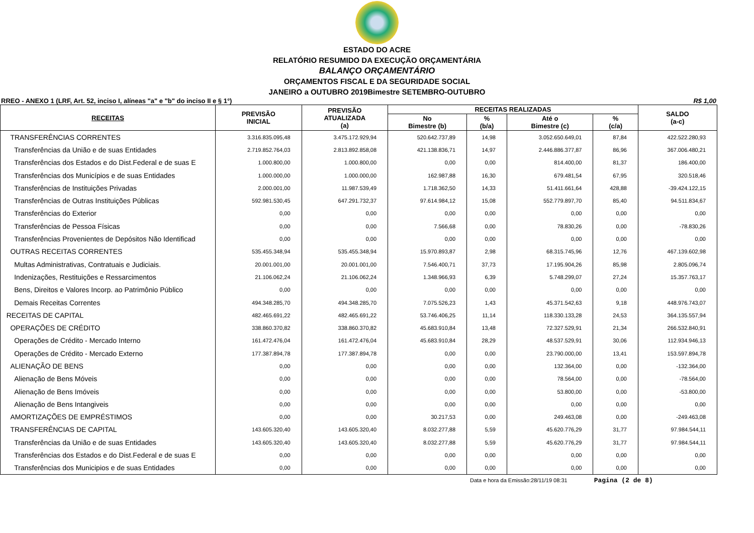ESTADO DO ACRE
RELATÓRIO RESUMIDO DA EXECUÇÃO ORÇAMENTÁRIA
BALANÇO ORÇAMENTÁRIO
ORÇAMENTOS FISCAL E DA SEGURIDADE SOCIAL
JANEIRO a OUTUBRO 2019Bimestre SETEMBRO-OUTUBRO
RREO - ANEXO 1 (LRF, Art. 52, inciso I, alíneas "a" e "b" do inciso II e § 1°) R$ 1,00
| RECEITAS | PREVISÃO INICIAL | PREVISÃO ATUALIZADA (a) | RECEITAS REALIZADAS | | | | SALDO (a-c) |
| --- | --- | --- | --- | --- | --- | --- | --- |
| | | | No Bimestre (b) | % (b/a) | Até o Bimestre (c) | % (c/a) | |
| TRANSFERÊNCIAS CORRENTES | 3.316.835.095,48 | 3.475.172.929,94 | 520.642.737,89 | 14,98 | 3.052.650.649,01 | 87,84 | 422.522.280,93 |
| Transferências da União e de suas Entidades | 2.719.852.764,03 | 2.813.892.858,08 | 421.138.836,71 | 14,97 | 2.446.886.377,87 | 86,96 | 367.006.480,21 |
| Transferências dos Estados e do Dist.Federal e de suas E | 1.000.800,00 | 1.000.800,00 | 0,00 | 0,00 | 814.400,00 | 81,37 | 186.400,00 |
| Transferências dos Municípios e de suas Entidades | 1.000.000,00 | 1.000.000,00 | 162.987,88 | 16,30 | 679.481,54 | 67,95 | 320.518,46 |
| Transferências de Instituições Privadas | 2.000.001,00 | 11.987.539,49 | 1.718.362,50 | 14,33 | 51.411.661,64 | 428,88 | -39.424.122,15 |
| Transferências de Outras Instituições Públicas | 592.981.530,45 | 647.291.732,37 | 97.614.984,12 | 15,08 | 552.779.897,70 | 85,40 | 94.511.834,67 |
| Transferências do Exterior | 0,00 | 0,00 | 0,00 | 0,00 | 0,00 | 0,00 | 0,00 |
| Transferências de Pessoa Físicas | 0,00 | 0,00 | 7.566,68 | 0,00 | 78.830,26 | 0,00 | -78.830,26 |
| Transferências Provenientes de Depósitos Não Identificad | 0,00 | 0,00 | 0,00 | 0,00 | 0,00 | 0,00 | 0,00 |
| OUTRAS RECEITAS CORRENTES | 535.455.348,94 | 535.455.348,94 | 15.970.893,87 | 2,98 | 68.315.745,96 | 12,76 | 467.139.602,98 |
| Multas Administrativas, Contratuais e Judiciais. | 20.001.001,00 | 20.001.001,00 | 7.546.400,71 | 37,73 | 17.195.904,26 | 85,98 | 2.805.096,74 |
| Indenizações, Restituições e Ressarcimentos | 21.106.062,24 | 21.106.062,24 | 1.348.966,93 | 6,39 | 5.748.299,07 | 27,24 | 15.357.763,17 |
| Bens, Direitos e Valores Incorp. ao Patrimônio Público | 0,00 | 0,00 | 0,00 | 0,00 | 0,00 | 0,00 | 0,00 |
| Demais Receitas Correntes | 494.348.285,70 | 494.348.285,70 | 7.075.526,23 | 1,43 | 45.371.542,63 | 9,18 | 448.976.743,07 |
| RECEITAS DE CAPITAL | 482.465.691,22 | 482.465.691,22 | 53.746.406,25 | 11,14 | 118.330.133,28 | 24,53 | 364.135.557,94 |
| OPERAÇÕES DE CRÉDITO | 338.860.370,82 | 338.860.370,82 | 45.683.910,84 | 13,48 | 72.327.529,91 | 21,34 | 266.532.840,91 |
| Operações de Crédito - Mercado Interno | 161.472.476,04 | 161.472.476,04 | 45.683.910,84 | 28,29 | 48.537.529,91 | 30,06 | 112.934.946,13 |
| Operações de Crédito - Mercado Externo | 177.387.894,78 | 177.387.894,78 | 0,00 | 0,00 | 23.790.000,00 | 13,41 | 153.597.894,78 |
| ALIENAÇÃO DE BENS | 0,00 | 0,00 | 0,00 | 0,00 | 132.364,00 | 0,00 | -132.364,00 |
| Alienação de Bens Móveis | 0,00 | 0,00 | 0,00 | 0,00 | 78.564,00 | 0,00 | -78.564,00 |
| Alienação de Bens Imóveis | 0,00 | 0,00 | 0,00 | 0,00 | 53.800,00 | 0,00 | -53.800,00 |
| Alienação de Bens Intangiveis | 0,00 | 0,00 | 0,00 | 0,00 | 0,00 | 0,00 | 0,00 |
| AMORTIZAÇÕES DE EMPRÉSTIMOS | 0,00 | 0,00 | 30.217,53 | 0,00 | 249.463,08 | 0,00 | -249.463,08 |
| TRANSFERÊNCIAS DE CAPITAL | 143.605.320,40 | 143.605.320,40 | 8.032.277,88 | 5,59 | 45.620.776,29 | 31,77 | 97.984.544,11 |
| Transferências da União e de suas Entidades | 143.605.320,40 | 143.605.320,40 | 8.032.277,88 | 5,59 | 45.620.776,29 | 31,77 | 97.984.544,11 |
| Transferências dos Estados e do Dist.Federal e de suas E | 0,00 | 0,00 | 0,00 | 0,00 | 0,00 | 0,00 | 0,00 |
| Transferências dos Municipios e de suas Entidades | 0,00 | 0,00 | 0,00 | 0,00 | 0,00 | 0,00 | 0,00 |
Data e hora da Emissão:28/11/19 08:31 Pagina (2 de 8)